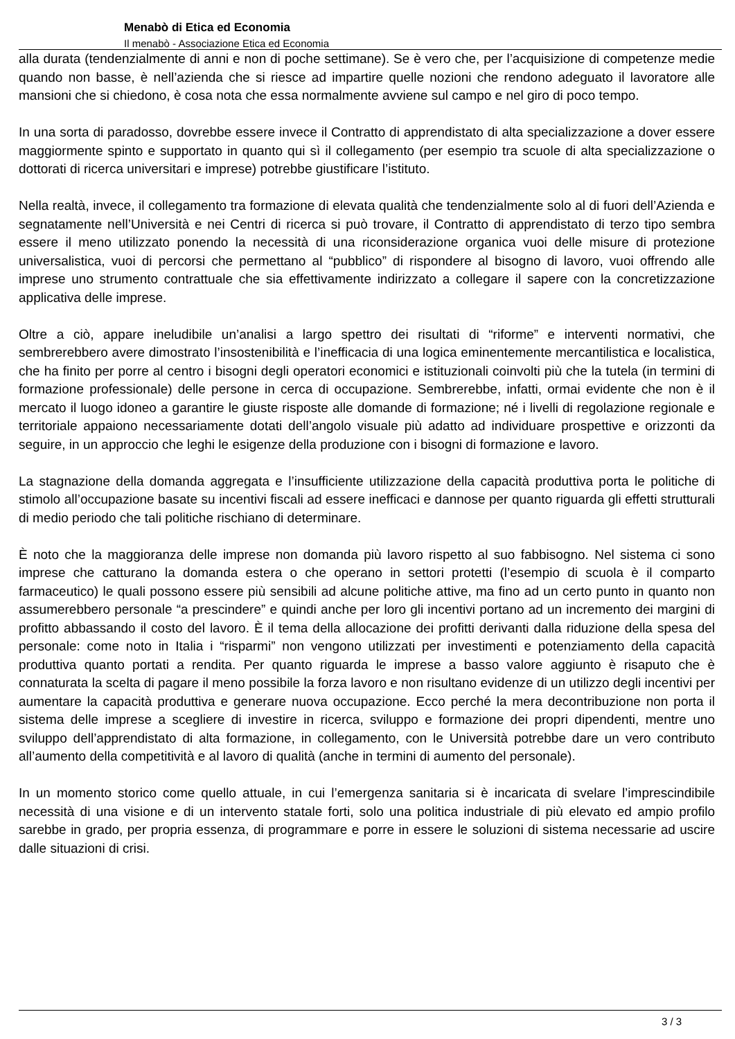Menabò di Etica ed Economia
Il menabò - Associazione Etica ed Economia
alla durata (tendenzialmente di anni e non di poche settimane). Se è vero che, per l’acquisizione di competenze medie quando non basse, è nell’azienda che si riesce ad impartire quelle nozioni che rendono adeguato il lavoratore alle mansioni che si chiedono, è cosa nota che essa normalmente avviene sul campo e nel giro di poco tempo.
In una sorta di paradosso, dovrebbe essere invece il Contratto di apprendistato di alta specializzazione a dover essere maggiormente spinto e supportato in quanto qui sì il collegamento (per esempio tra scuole di alta specializzazione o dottorati di ricerca universitari e imprese) potrebbe giustificare l’istituto.
Nella realtà, invece, il collegamento tra formazione di elevata qualità che tendenzialmente solo al di fuori dell’Azienda e segnatamente nell’Università e nei Centri di ricerca si può trovare, il Contratto di apprendistato di terzo tipo sembra essere il meno utilizzato ponendo la necessità di una riconsiderazione organica vuoi delle misure di protezione universalistica, vuoi di percorsi che permettano al “pubblico” di rispondere al bisogno di lavoro, vuoi offrendo alle imprese uno strumento contrattuale che sia effettivamente indirizzato a collegare il sapere con la concretizzazione applicativa delle imprese.
Oltre a ciò, appare ineludibile un’analisi a largo spettro dei risultati di “riforme” e interventi normativi, che sembrerebbero avere dimostrato l’insostenibilità e l’inefficacia di una logica eminentemente mercantilistica e localistica, che ha finito per porre al centro i bisogni degli operatori economici e istituzionali coinvolti più che la tutela (in termini di formazione professionale) delle persone in cerca di occupazione. Sembrerebbe, infatti, ormai evidente che non è il mercato il luogo idoneo a garantire le giuste risposte alle domande di formazione; né i livelli di regolazione regionale e territoriale appaiono necessariamente dotati dell’angolo visuale più adatto ad individuare prospettive e orizzonti da seguire, in un approccio che leghi le esigenze della produzione con i bisogni di formazione e lavoro.
La stagnazione della domanda aggregata e l’insufficiente utilizzazione della capacità produttiva porta le politiche di stimolo all’occupazione basate su incentivi fiscali ad essere inefficaci e dannose per quanto riguarda gli effetti strutturali di medio periodo che tali politiche rischiano di determinare.
È noto che la maggioranza delle imprese non domanda più lavoro rispetto al suo fabbisogno. Nel sistema ci sono imprese che catturano la domanda estera o che operano in settori protetti (l’esempio di scuola è il comparto farmaceutico) le quali possono essere più sensibili ad alcune politiche attive, ma fino ad un certo punto in quanto non assumerebbero personale “a prescindere” e quindi anche per loro gli incentivi portano ad un incremento dei margini di profitto abbassando il costo del lavoro. È il tema della allocazione dei profitti derivanti dalla riduzione della spesa del personale: come noto in Italia i “risparmi” non vengono utilizzati per investimenti e potenziamento della capacità produttiva quanto portati a rendita. Per quanto riguarda le imprese a basso valore aggiunto è risaputo che è connaturata la scelta di pagare il meno possibile la forza lavoro e non risultano evidenze di un utilizzo degli incentivi per aumentare la capacità produttiva e generare nuova occupazione. Ecco perché la mera decontribuzione non porta il sistema delle imprese a scegliere di investire in ricerca, sviluppo e formazione dei propri dipendenti, mentre uno sviluppo dell’apprendistato di alta formazione, in collegamento, con le Università potrebbe dare un vero contributo all’aumento della competitività e al lavoro di qualità (anche in termini di aumento del personale).
In un momento storico come quello attuale, in cui l’emergenza sanitaria si è incaricata di svelare l’imprescindibile necessità di una visione e di un intervento statale forti, solo una politica industriale di più elevato ed ampio profilo sarebbe in grado, per propria essenza, di programmare e porre in essere le soluzioni di sistema necessarie ad uscire dalle situazioni di crisi.
3 / 3